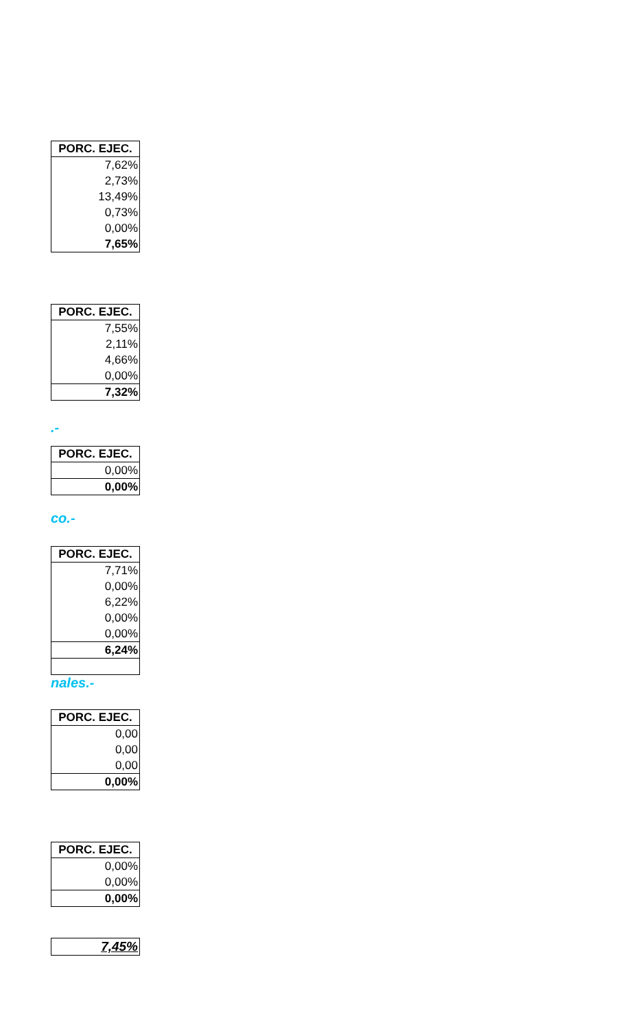| PORC. EJEC. |
| --- |
| 7,62% |
| 2,73% |
| 13,49% |
| 0,73% |
| 0,00% |
| 7,65% |
| PORC. EJEC. |
| --- |
| 7,55% |
| 2,11% |
| 4,66% |
| 0,00% |
| 7,32% |
.-
| PORC. EJEC. |
| --- |
| 0,00% |
| 0,00% |
co.-
| PORC. EJEC. |
| --- |
| 7,71% |
| 0,00% |
| 6,22% |
| 0,00% |
| 0,00% |
| 6,24% |
nales.-
| PORC. EJEC. |
| --- |
| 0,00 |
| 0,00 |
| 0,00 |
| 0,00% |
| PORC. EJEC. |
| --- |
| 0,00% |
| 0,00% |
| 0,00% |
| 7,45% |